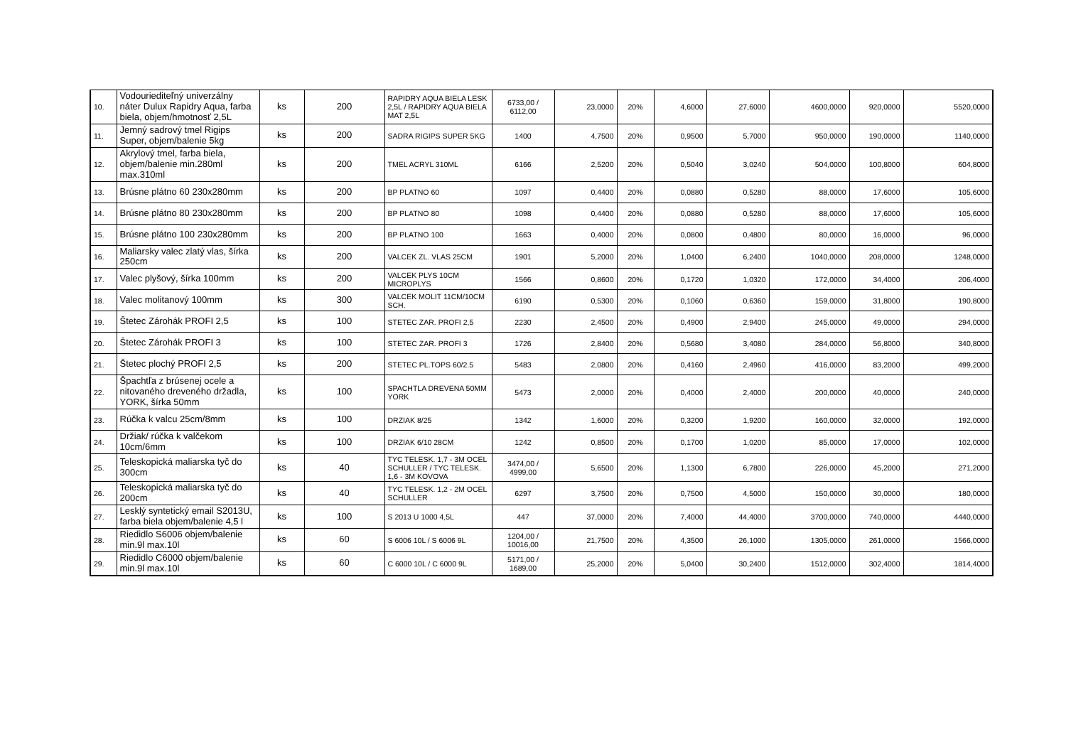| 10. | Vodouriediteľný univerzálny náter Dulux Rapidry Aqua, farba biela, objem/hmotnosť 2,5L | ks | 200 | RAPIDRY AQUA BIELA LESK 2,5L / RAPIDRY AQUA BIELA MAT 2,5L | 6733,00 / 6112,00 | 23,0000 | 20% | 4,6000 | 27,6000 | 4600,0000 | 920,0000 | 5520,0000 |
| 11. | Jemný sadrový tmel Rigips Super, objem/balenie 5kg | ks | 200 | SADRA RIGIPS SUPER 5KG | 1400 | 4,7500 | 20% | 0,9500 | 5,7000 | 950,0000 | 190,0000 | 1140,0000 |
| 12. | Akrylový tmel, farba biela, objem/balenie min.280ml max.310ml | ks | 200 | TMEL ACRYL 310ML | 6166 | 2,5200 | 20% | 0,5040 | 3,0240 | 504,0000 | 100,8000 | 604,8000 |
| 13. | Brúsne plátno 60 230x280mm | ks | 200 | BP PLATNO 60 | 1097 | 0,4400 | 20% | 0,0880 | 0,5280 | 88,0000 | 17,6000 | 105,6000 |
| 14. | Brúsne plátno 80 230x280mm | ks | 200 | BP PLATNO 80 | 1098 | 0,4400 | 20% | 0,0880 | 0,5280 | 88,0000 | 17,6000 | 105,6000 |
| 15. | Brúsne plátno 100 230x280mm | ks | 200 | BP PLATNO 100 | 1663 | 0,4000 | 20% | 0,0800 | 0,4800 | 80,0000 | 16,0000 | 96,0000 |
| 16. | Maliarsky valec zlatý vlas, šírka 250cm | ks | 200 | VALCEK ZL. VLAS 25CM | 1901 | 5,2000 | 20% | 1,0400 | 6,2400 | 1040,0000 | 208,0000 | 1248,0000 |
| 17. | Valec plyšový, šírka 100mm | ks | 200 | VALCEK PLYS 10CM MICROPLYS | 1566 | 0,8600 | 20% | 0,1720 | 1,0320 | 172,0000 | 34,4000 | 206,4000 |
| 18. | Valec molitanový 100mm | ks | 300 | VALCEK MOLIT 11CM/10CM SCH. | 6190 | 0,5300 | 20% | 0,1060 | 0,6360 | 159,0000 | 31,8000 | 190,8000 |
| 19. | Štetec Zárohák PROFI 2,5 | ks | 100 | STETEC ZAR. PROFI 2,5 | 2230 | 2,4500 | 20% | 0,4900 | 2,9400 | 245,0000 | 49,0000 | 294,0000 |
| 20. | Štetec Zárohák PROFI 3 | ks | 100 | STETEC ZAR. PROFI 3 | 1726 | 2,8400 | 20% | 0,5680 | 3,4080 | 284,0000 | 56,8000 | 340,8000 |
| 21. | Štetec plochý PROFI 2,5 | ks | 200 | STETEC PL.TOPS 60/2.5 | 5483 | 2,0800 | 20% | 0,4160 | 2,4960 | 416,0000 | 83,2000 | 499,2000 |
| 22. | Špachtľa z brúsenej ocele a nitovaného dreveného držadla, YORK, šírka 50mm | ks | 100 | SPACHTLA DREVENA 50MM YORK | 5473 | 2,0000 | 20% | 0,4000 | 2,4000 | 200,0000 | 40,0000 | 240,0000 |
| 23. | Rúčka k valcu 25cm/8mm | ks | 100 | DRZIAK 8/25 | 1342 | 1,6000 | 20% | 0,3200 | 1,9200 | 160,0000 | 32,0000 | 192,0000 |
| 24. | Držiak/ rúčka k valčekom 10cm/6mm | ks | 100 | DRZIAK 6/10 28CM | 1242 | 0,8500 | 20% | 0,1700 | 1,0200 | 85,0000 | 17,0000 | 102,0000 |
| 25. | Teleskopická maliarska tyč do 300cm | ks | 40 | TYC TELESK. 1,7 - 3M OCEL SCHULLER / TYC TELESK. 1,6 - 3M KOVOVA | 3474,00 / 4999,00 | 5,6500 | 20% | 1,1300 | 6,7800 | 226,0000 | 45,2000 | 271,2000 |
| 26. | Teleskopická maliarska tyč do 200cm | ks | 40 | TYC TELESK. 1,2 - 2M OCEL SCHULLER | 6297 | 3,7500 | 20% | 0,7500 | 4,5000 | 150,0000 | 30,0000 | 180,0000 |
| 27. | Lesklý syntetický email S2013U, farba biela objem/balenie 4,5 l | ks | 100 | S 2013 U 1000 4,5L | 447 | 37,0000 | 20% | 7,4000 | 44,4000 | 3700,0000 | 740,0000 | 4440,0000 |
| 28. | Riedidlo S6006 objem/balenie min.9l max.10l | ks | 60 | S 6006 10L / S 6006 9L | 1204,00 / 10016,00 | 21,7500 | 20% | 4,3500 | 26,1000 | 1305,0000 | 261,0000 | 1566,0000 |
| 29. | Riedidlo C6000 objem/balenie min.9l max.10l | ks | 60 | C 6000 10L / C 6000 9L | 5171,00 / 1689,00 | 25,2000 | 20% | 5,0400 | 30,2400 | 1512,0000 | 302,4000 | 1814,4000 |